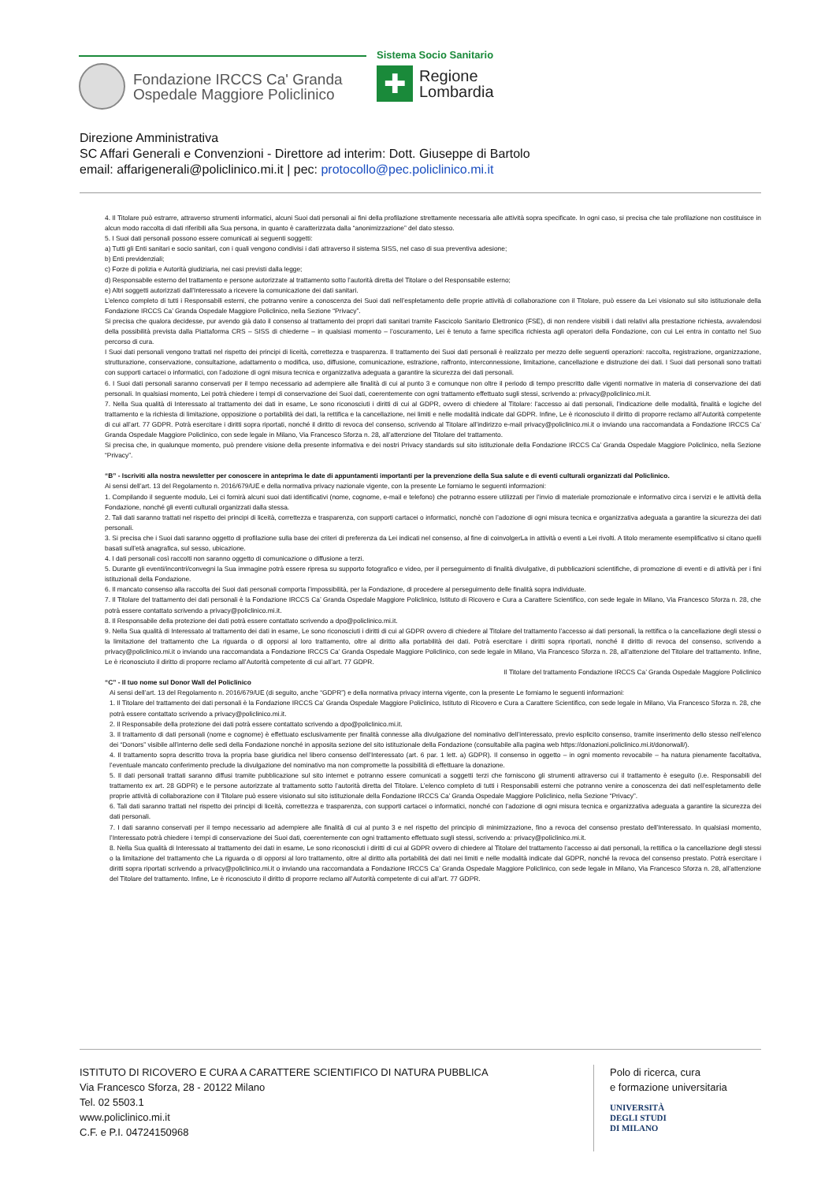Fondazione IRCCS Ca' Granda
Ospedale Maggiore Policlinico
Sistema Socio Sanitario
✚
Regione
Lombardia
Direzione Amministrativa
SC Affari Generali e Convenzioni - Direttore ad interim: Dott. Giuseppe di Bartolo
email: affarigenerali@policlinico.mi.it | pec: protocollo@pec.policlinico.mi.it
4. Il Titolare può estrarre, attraverso strumenti informatici, alcuni Suoi dati personali ai fini della profilazione strettamente necessaria alle attività sopra specificate. In ogni caso, si precisa che tale profilazione non costituisce in alcun modo raccolta di dati riferibili alla Sua persona, in quanto è caratterizzata dalla “anonimizzazione” del dato stesso.
5. I Suoi dati personali possono essere comunicati ai seguenti soggetti:
a) Tutti gli Enti sanitari e socio sanitari, con i quali vengono condivisi i dati attraverso il sistema SISS, nel caso di sua preventiva adesione;
b) Enti previdenziali;
c) Forze di polizia e Autorità giudiziaria, nei casi previsti dalla legge;
d) Responsabile esterno del trattamento e persone autorizzate al trattamento sotto l’autorità diretta del Titolare o del Responsabile esterno;
e) Altri soggetti autorizzati dall’Interessato a ricevere la comunicazione dei dati sanitari.
L’elenco completo di tutti i Responsabili esterni, che potranno venire a conoscenza dei Suoi dati nell’espletamento delle proprie attività di collaborazione con il Titolare, può essere da Lei visionato sul sito istituzionale della Fondazione IRCCS Ca’ Granda Ospedale Maggiore Policlinico, nella Sezione “Privacy”.
Si precisa che qualora decidesse, pur avendo già dato il consenso al trattamento dei propri dati sanitari tramite Fascicolo Sanitario Elettronico (FSE), di non rendere visibili i dati relativi alla prestazione richiesta, avvalendosi della possibilità prevista dalla Piattaforma CRS – SISS di chiederne – in qualsiasi momento – l’oscuramento, Lei è tenuto a farne specifica richiesta agli operatori della Fondazione, con cui Lei entra in contatto nel Suo percorso di cura.
I Suoi dati personali vengono trattati nel rispetto dei principi di liceità, correttezza e trasparenza. Il trattamento dei Suoi dati personali è realizzato per mezzo delle seguenti operazioni: raccolta, registrazione, organizzazione, strutturazione, conservazione, consultazione, adattamento o modifica, uso, diffusione, comunicazione, estrazione, raffronto, interconnessione, limitazione, cancellazione e distruzione dei dati. I Suoi dati personali sono trattati con supporti cartacei o informatici, con l’adozione di ogni misura tecnica e organizzativa adeguata a garantire la sicurezza dei dati personali.
6. I Suoi dati personali saranno conservati per il tempo necessario ad adempiere alle finalità di cui al punto 3 e comunque non oltre il periodo di tempo prescritto dalle vigenti normative in materia di conservazione dei dati personali. In qualsiasi momento, Lei potrà chiedere i tempi di conservazione dei Suoi dati, coerentemente con ogni trattamento effettuato sugli stessi, scrivendo a: privacy@policlinico.mi.it.
7. Nella Sua qualità di Interessato al trattamento dei dati in esame, Le sono riconosciuti i diritti di cui al GDPR, ovvero di chiedere al Titolare: l'accesso ai dati personali, l’indicazione delle modalità, finalità e logiche del trattamento e la richiesta di limitazione, opposizione o portabilità dei dati, la rettifica e la cancellazione, nei limiti e nelle modalità indicate dal GDPR. Infine, Le è riconosciuto il diritto di proporre reclamo all’Autorità competente di cui all’art. 77 GDPR. Potrà esercitare i diritti sopra riportati, nonché il diritto di revoca del consenso, scrivendo al Titolare all’indirizzo e-mail privacy@policlinico.mi.it o inviando una raccomandata a Fondazione IRCCS Ca’ Granda Ospedale Maggiore Policlinico, con sede legale in Milano, Via Francesco Sforza n. 28, all’attenzione del Titolare del trattamento.
Si precisa che, in qualunque momento, può prendere visione della presente informativa e dei nostri Privacy standards sul sito istituzionale della Fondazione IRCCS Ca’ Granda Ospedale Maggiore Policlinico, nella Sezione “Privacy”.
“B” - Iscriviti alla nostra newsletter per conoscere in anteprima le date di appuntamenti importanti per la prevenzione della Sua salute e di eventi culturali organizzati dal Policlinico.
Ai sensi dell’art. 13 del Regolamento n. 2016/679/UE e della normativa privacy nazionale vigente, con la presente Le forniamo le seguenti informazioni:
1. Compilando il seguente modulo, Lei ci fornirà alcuni suoi dati identificativi (nome, cognome, e-mail e telefono) che potranno essere utilizzati per l’invio di materiale promozionale e informativo circa i servizi e le attività della Fondazione, nonché gli eventi culturali organizzati dalla stessa.
2. Tali dati saranno trattati nel rispetto dei principi di liceità, correttezza e trasparenza, con supporti cartacei o informatici, nonchè con l’adozione di ogni misura tecnica e organizzativa adeguata a garantire la sicurezza dei dati personali.
3. Si precisa che i Suoi dati saranno oggetto di profilazione sulla base dei criteri di preferenza da Lei indicati nel consenso, al fine di coinvolgerLa in attività o eventi a Lei rivolti. A titolo meramente esemplificativo si citano quelli basati sull’età anagrafica, sul sesso, ubicazione.
4. I dati personali così raccolti non saranno oggetto di comunicazione o diffusione a terzi.
5. Durante gli eventi/incontri/convegni la Sua immagine potrà essere ripresa su supporto fotografico e video, per il perseguimento di finalità divulgative, di pubblicazioni scientifiche, di promozione di eventi e di attività per i fini istituzionali della Fondazione.
6. Il mancato consenso alla raccolta dei Suoi dati personali comporta l’impossibilità, per la Fondazione, di procedere al perseguimento delle finalità sopra individuate.
7. Il Titolare del trattamento dei dati personali è la Fondazione IRCCS Ca’ Granda Ospedale Maggiore Policlinico, Istituto di Ricovero e Cura a Carattere Scientifico, con sede legale in Milano, Via Francesco Sforza n. 28, che potrà essere contattato scrivendo a privacy@policlinico.mi.it.
8. Il Responsabile della protezione dei dati potrà essere contattato scrivendo a dpo@policlinico.mi.it.
9. Nella Sua qualità di Interessato al trattamento dei dati in esame, Le sono riconosciuti i diritti di cui al GDPR ovvero di chiedere al Titolare del trattamento l’accesso ai dati personali, la rettifica o la cancellazione degli stessi o la limitazione del trattamento che La riguarda o di opporsi al loro trattamento, oltre al diritto alla portabilità dei dati. Potrà esercitare i diritti sopra riportati, nonché il diritto di revoca del consenso, scrivendo a privacy@policlinico.mi.it o inviando una raccomandata a Fondazione IRCCS Ca’ Granda Ospedale Maggiore Policlinico, con sede legale in Milano, Via Francesco Sforza n. 28, all’attenzione del Titolare del trattamento. Infine, Le è riconosciuto il diritto di proporre reclamo all’Autorità competente di cui all’art. 77 GDPR.
Il Titolare del trattamento Fondazione IRCCS Ca’ Granda Ospedale Maggiore Policlinico
“C” - Il tuo nome sul Donor Wall del Policlinico
Ai sensi dell’art. 13 del Regolamento n. 2016/679/UE (di seguito, anche “GDPR”) e della normativa privacy interna vigente, con la presente Le forniamo le seguenti informazioni:
1. Il Titolare del trattamento dei dati personali è la Fondazione IRCCS Ca’ Granda Ospedale Maggiore Policlinico, Istituto di Ricovero e Cura a Carattere Scientifico, con sede legale in Milano, Via Francesco Sforza n. 28, che potrà essere contattato scrivendo a privacy@policlinico.mi.it.
2. Il Responsabile della protezione dei dati potrà essere contattato scrivendo a dpo@policlinico.mi.it.
3. Il trattamento di dati personali (nome e cognome) è effettuato esclusivamente per finalità connesse alla divulgazione del nominativo dell’interessato, previo esplicito consenso, tramite inserimento dello stesso nell’elenco dei “Donors” visibile all’interno delle sedi della Fondazione nonché in apposita sezione del sito istituzionale della Fondazione (consultabile alla pagina web https://donazioni.policlinico.mi.it/donorwall/).
4. Il trattamento sopra descritto trova la propria base giuridica nel libero consenso dell’Interessato (art. 6 par. 1 lett. a) GDPR). Il consenso in oggetto – in ogni momento revocabile – ha natura pienamente facoltativa, l’eventuale mancato conferimento preclude la divulgazione del nominativo ma non compromette la possibilità di effettuare la donazione.
5. Il dati personali trattati saranno diffusi tramite pubblicazione sul sito internet e potranno essere comunicati a soggetti terzi che forniscono gli strumenti attraverso cui il trattamento è eseguito (i.e. Responsabili del trattamento ex art. 28 GDPR) e le persone autorizzate al trattamento sotto l’autorità diretta del Titolare. L’elenco completo di tutti i Responsabili esterni che potranno venire a conoscenza dei dati nell’espletamento delle proprie attività di collaborazione con il Titolare può essere visionato sul sito istituzionale della Fondazione IRCCS Ca’ Granda Ospedale Maggiore Policlinico, nella Sezione “Privacy”.
6. Tali dati saranno trattati nel rispetto dei principi di liceità, correttezza e trasparenza, con supporti cartacei o informatici, nonché con l’adozione di ogni misura tecnica e organizzativa adeguata a garantire la sicurezza dei dati personali.
7. I dati saranno conservati per il tempo necessario ad adempiere alle finalità di cui al punto 3 e nel rispetto del principio di minimizzazione, fino a revoca del consenso prestato dell’Interessato. In qualsiasi momento, l’Interessato potrà chiedere i tempi di conservazione dei Suoi dati, coerentemente con ogni trattamento effettuato sugli stessi, scrivendo a: privacy@policlinico.mi.it.
8. Nella Sua qualità di Interessato al trattamento dei dati in esame, Le sono riconosciuti i diritti di cui al GDPR ovvero di chiedere al Titolare del trattamento l’accesso ai dati personali, la rettifica o la cancellazione degli stessi o la limitazione del trattamento che La riguarda o di opporsi al loro trattamento, oltre al diritto alla portabilità dei dati nei limiti e nelle modalità indicate dal GDPR, nonché la revoca del consenso prestato. Potrà esercitare i diritti sopra riportati scrivendo a privacy@policlinico.mi.it o inviando una raccomandata a Fondazione IRCCS Ca’ Granda Ospedale Maggiore Policlinico, con sede legale in Milano, Via Francesco Sforza n. 28, all’attenzione del Titolare del trattamento. Infine, Le è riconosciuto il diritto di proporre reclamo all’Autorità competente di cui all’art. 77 GDPR.
ISTITUTO DI RICOVERO E CURA A CARATTERE SCIENTIFICO DI NATURA PUBBLICA
Via Francesco Sforza, 28 - 20122 Milano
Tel. 02 5503.1
www.policlinico.mi.it
C.F. e P.I. 04724150968
Polo di ricerca, cura
e formazione universitaria
UNIVERSITÀ
DEGLI STUDI
DI MILANO